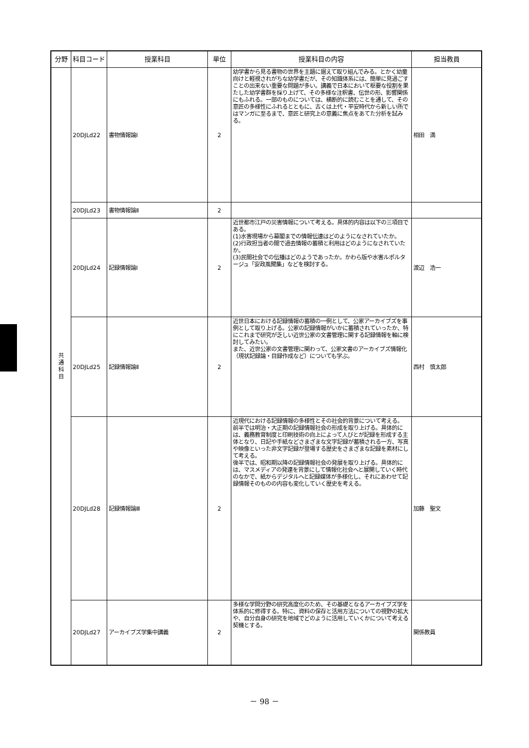| 分野 | 科目コード | 授業科目 | 単位 | 授業科目の内容 | 担当教員 |
| --- | --- | --- | --- | --- | --- |
| 共 通 科 目 | 20DJLd22 | 書物情報論Ⅰ | 2 | 幼学書から見る書物の世界を主題に据えて取り組んでみる。とかく幼童向けと軽視されがちな幼学書だが、その知識体系には、簡単に見過ごすことの出来ない重要な問題が多い。講義で日本において枢要な役割を果たした幼学書群を採り上げて、その多様な注釈書、伝世の形、影響関係にもふれる。一部のものについては、横断的に読むことを通して、その意匠の多様性にふれるとともに、古くは上代・平安時代から新しい所ではマンガに至るまで、意匠と研究上の意義に焦点をあてた分析を試みる。 | 相田 満 |
| | 20DJLd23 | 書物情報論Ⅱ | 2 | | |
| | 20DJLd24 | 記録情報論Ⅰ | 2 | 近世都市江戸の災害情報について考える。具体的内容は以下の三項目である。 (1)水害現場から幕閣までの情報伝達はどのようになされていたか。 (2)行政担当者の間で過去情報の蓄積と利用はどのようになされていたか。 (3)民間社会での伝播はどのようであったか。かわら版や水害ルポルタージュ「安政風聞集」などを検討する。 | 渡辺 浩一 |
| | 20DJLd25 | 記録情報論Ⅱ | 2 | 近世日本における記録情報の蓄積の一例として、公家アーカイブズを事例として取り上げる。公家の記録情報がいかに蓄積されていったか、特にこれまで研究が乏しい近世公家の文書管理に関する記録情報を軸に検討してみたい。 また、近世公家の文書管理に関わって、公家文書のアーカイブズ情報化（現状記録論・目録作成など）についても学ぶ。 | 西村 慎太郎 |
| | 20DJLd28 | 記録情報論Ⅲ | 2 | 近現代における記録情報の多様性とその社会的背景について考える。 前半では明治・大正期の記録情報社会の形成を取り上げる。具体的には、義務教育制度と印刷技術の向上によって人びとが記録を形成する主体となり、日記や手紙などさまざまな文字記録が蓄積される一方、写真や映像といった非文字記録が登場する歴史をさまざまな記録を素材にして考える。 後半では、昭和期以降の記録情報社会の発展を取り上げる。具体的には、マスメディアの発達を背景にして情報化社会へと展開していく時代のなかで、紙からデジタルへと記録媒体が多様化し、それにあわせて記録情報そのものの内容も変化していく歴史を考える。 | 加藤 聖文 |
| | 20DJLd27 | アーカイブズ学集中講義 | 2 | 多様な学問分野の研究高度化のため、その基礎となるアーカイブズ学を体系的に修得する。特に、資料の保存と活用方法についての視野の拡大や、自分自身の研究を地域でどのように活用していくかについて考える契機とする。 | 関係教員 |
－ 98 －